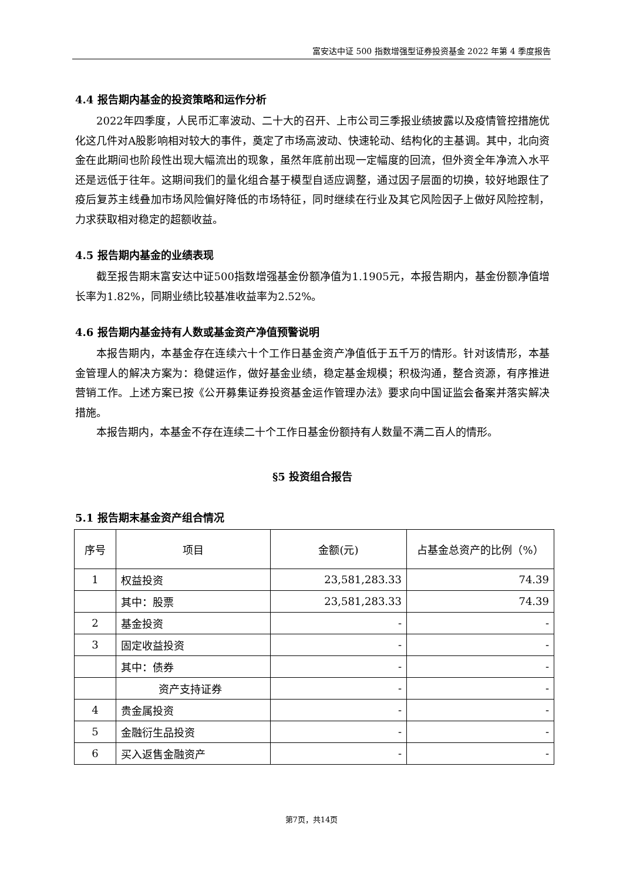富安达中证 500 指数增强型证券投资基金 2022 年第 4 季度报告
4.4 报告期内基金的投资策略和运作分析
2022年四季度，人民币汇率波动、二十大的召开、上市公司三季报业绩披露以及疫情管控措施优化这几件对A股影响相对较大的事件，奠定了市场高波动、快速轮动、结构化的主基调。其中，北向资金在此期间也阶段性出现大幅流出的现象，虽然年底前出现一定幅度的回流，但外资全年净流入水平还是远低于往年。这期间我们的量化组合基于模型自适应调整，通过因子层面的切换，较好地跟住了疫后复苏主线叠加市场风险偏好降低的市场特征，同时继续在行业及其它风险因子上做好风险控制，力求获取相对稳定的超额收益。
4.5 报告期内基金的业绩表现
截至报告期末富安达中证500指数增强基金份额净值为1.1905元，本报告期内，基金份额净值增长率为1.82%，同期业绩比较基准收益率为2.52%。
4.6 报告期内基金持有人数或基金资产净值预警说明
本报告期内，本基金存在连续六十个工作日基金资产净值低于五千万的情形。针对该情形，本基金管理人的解决方案为：稳健运作，做好基金业绩，稳定基金规模；积极沟通，整合资源，有序推进营销工作。上述方案已按《公开募集证券投资基金运作管理办法》要求向中国证监会备案并落实解决措施。
本报告期内，本基金不存在连续二十个工作日基金份额持有人数量不满二百人的情形。
§5 投资组合报告
5.1 报告期末基金资产组合情况
| 序号 | 项目 | 金额(元) | 占基金总资产的比例（%） |
| --- | --- | --- | --- |
| 1 | 权益投资 | 23,581,283.33 | 74.39 |
| | 其中：股票 | 23,581,283.33 | 74.39 |
| 2 | 基金投资 | - | - |
| 3 | 固定收益投资 | - | - |
| | 其中：债券 | - | - |
| | 资产支持证券 | - | - |
| 4 | 贵金属投资 | - | - |
| 5 | 金融衍生品投资 | - | - |
| 6 | 买入返售金融资产 | - | - |
第7页，共14页